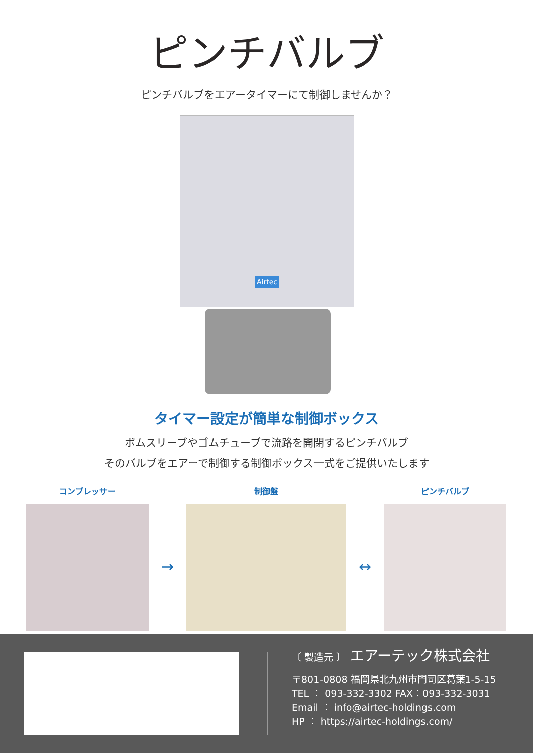ピンチバルブ
ピンチバルブをエアータイマーにて制御しませんか？
Airtec
タイマー設定が簡単な制御ボックス
ボムスリーブやゴムチューブで流路を開閉するピンチバルブ
そのバルブをエアーで制御する制御ボックス一式をご提供いたします
コンプレッサー
→
制御盤
↔
ピンチバルブ
〔 製造元 〕 エアーテック株式会社
〒801-0808 福岡県北九州市門司区葛葉1-5-15
TEL ： 093-332-3302 FAX：093-332-3031
Email ： info@airtec-holdings.com
HP ： https://airtec-holdings.com/